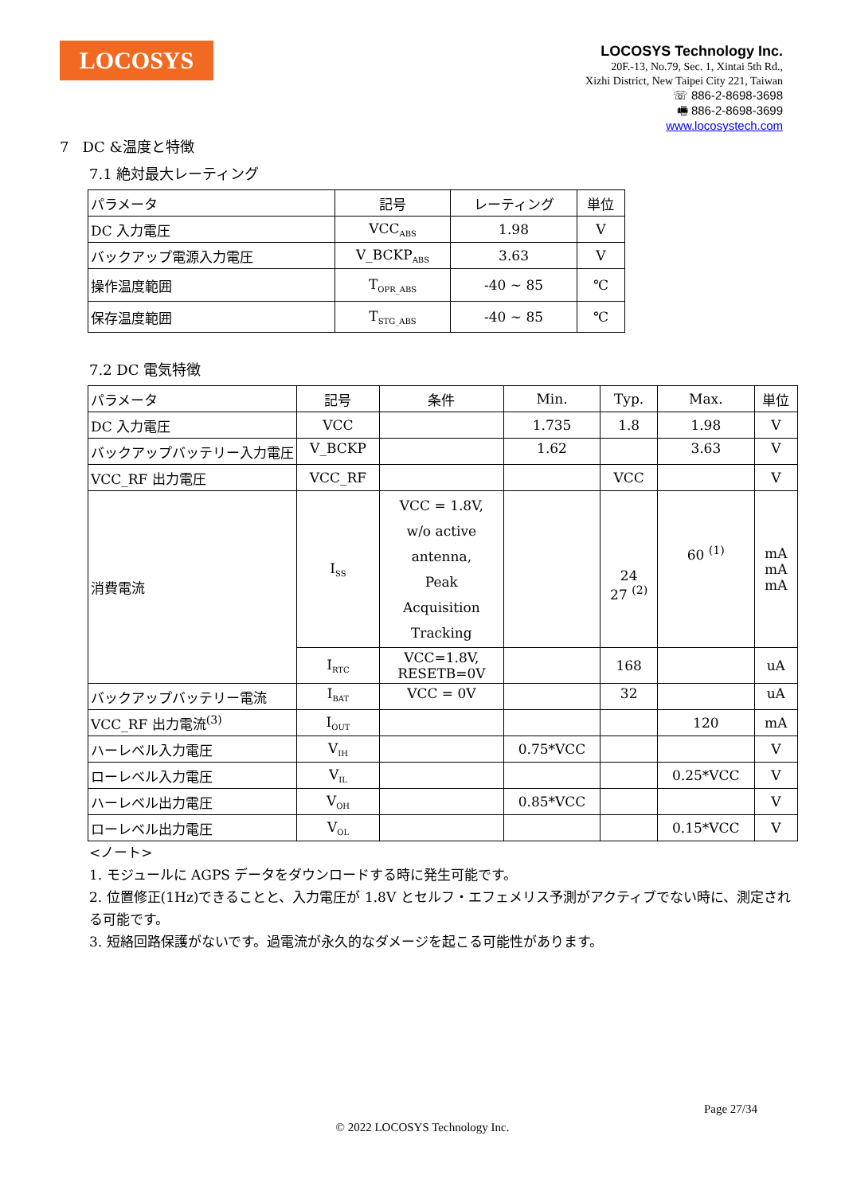LOCOSYS
LOCOSYS Technology Inc.
20F.-13, No.79, Sec. 1, Xintai 5th Rd.,
Xizhi District, New Taipei City 221, Taiwan
☏ 886-2-8698-3698
🖷 886-2-8698-3699
www.locosystech.com
7 DC &温度と特徴
7.1 絶対最大レーティング
| パラメータ | 記号 | レーティング | 単位 |
| DC 入力電圧 | VCC<sub>ABS</sub> | 1.98 | V |
| バックアップ電源入力電圧 | V_BCKP<sub>ABS</sub> | 3.63 | V |
| 操作温度範囲 | T<sub>OPR_ABS</sub> | -40 ~ 85 | ℃ |
| 保存温度範囲 | T<sub>STG_ABS</sub> | -40 ~ 85 | ℃ |
7.2 DC 電気特徴
| パラメータ | 記号 | 条件 | Min. | Typ. | Max. | 単位 |
| DC 入力電圧 | VCC | | 1.735 | 1.8 | 1.98 | V |
| バックアップバッテリー入力電圧 | V_BCKP | | 1.62 | | 3.63 | V |
| VCC_RF 出力電圧 | VCC_RF | | | VCC | | V |
| 消費電流 | I<sub>SS</sub> | VCC = 1.8V, w/o active antenna, Peak Acquisition Tracking | | 24 27 <sup>(2)</sup> | 60 <sup>(1)</sup> | mA mA mA |
| | I<sub>RTC</sub> | VCC=1.8V, RESETB=0V | | 168 | | uA |
| バックアップバッテリー電流 | I<sub>BAT</sub> | VCC = 0V | | 32 | | uA |
| VCC_RF 出力電流<sup>(3)</sup> | I<sub>OUT</sub> | | | | 120 | mA |
| ハーレベル入力電圧 | V<sub>IH</sub> | | 0.75*VCC | | | V |
| ローレベル入力電圧 | V<sub>IL</sub> | | | | 0.25*VCC | V |
| ハーレベル出力電圧 | V<sub>OH</sub> | | 0.85*VCC | | | V |
| ローレベル出力電圧 | V<sub>OL</sub> | | | | 0.15*VCC | V |
<ノート>
1. モジュールに AGPS データをダウンロードする時に発生可能です。
2. 位置修正(1Hz)できることと、入力電圧が 1.8V とセルフ・エフェメリス予測がアクティブでない時に、測定される可能です。
3. 短絡回路保護がないです。過電流が永久的なダメージを起こる可能性があります。
Page 27/34
© 2022 LOCOSYS Technology Inc.